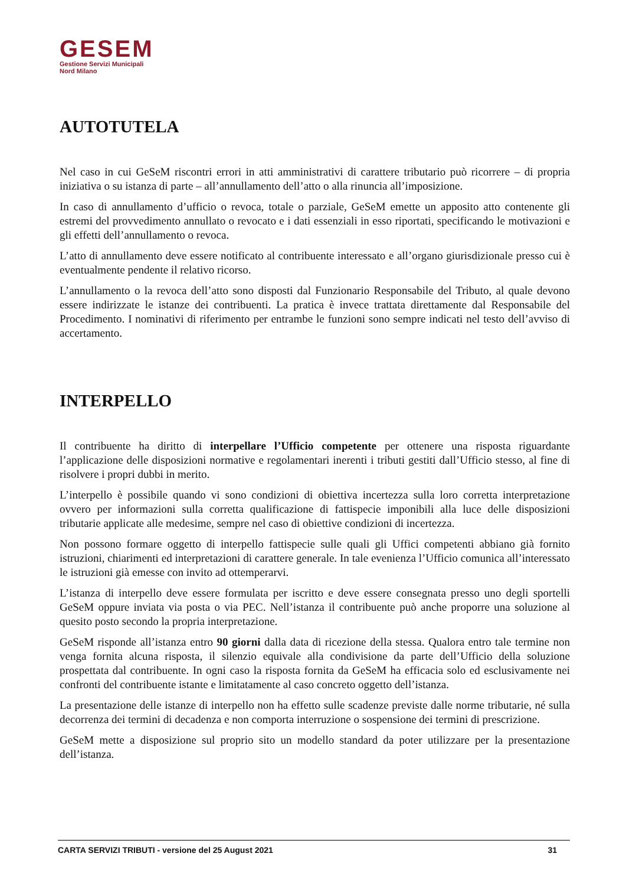GESEM
Gestione Servizi Municipali
Nord Milano
AUTOTUTELA
Nel caso in cui GeSeM riscontri errori in atti amministrativi di carattere tributario può ricorrere – di propria iniziativa o su istanza di parte – all’annullamento dell’atto o alla rinuncia all’imposizione.
In caso di annullamento d’ufficio o revoca, totale o parziale, GeSeM emette un apposito atto contenente gli estremi del provvedimento annullato o revocato e i dati essenziali in esso riportati, specificando le motivazioni e gli effetti dell’annullamento o revoca.
L’atto di annullamento deve essere notificato al contribuente interessato e all’organo giurisdizionale presso cui è eventualmente pendente il relativo ricorso.
L’annullamento o la revoca dell’atto sono disposti dal Funzionario Responsabile del Tributo, al quale devono essere indirizzate le istanze dei contribuenti. La pratica è invece trattata direttamente dal Responsabile del Procedimento. I nominativi di riferimento per entrambe le funzioni sono sempre indicati nel testo dell’avviso di accertamento.
INTERPELLO
Il contribuente ha diritto di interpellare l’Ufficio competente per ottenere una risposta riguardante l’applicazione delle disposizioni normative e regolamentari inerenti i tributi gestiti dall’Ufficio stesso, al fine di risolvere i propri dubbi in merito.
L’interpello è possibile quando vi sono condizioni di obiettiva incertezza sulla loro corretta interpretazione ovvero per informazioni sulla corretta qualificazione di fattispecie imponibili alla luce delle disposizioni tributarie applicate alle medesime, sempre nel caso di obiettive condizioni di incertezza.
Non possono formare oggetto di interpello fattispecie sulle quali gli Uffici competenti abbiano già fornito istruzioni, chiarimenti ed interpretazioni di carattere generale. In tale evenienza l’Ufficio comunica all’interessato le istruzioni già emesse con invito ad ottemperarvi.
L’istanza di interpello deve essere formulata per iscritto e deve essere consegnata presso uno degli sportelli GeSeM oppure inviata via posta o via PEC. Nell’istanza il contribuente può anche proporre una soluzione al quesito posto secondo la propria interpretazione.
GeSeM risponde all’istanza entro 90 giorni dalla data di ricezione della stessa. Qualora entro tale termine non venga fornita alcuna risposta, il silenzio equivale alla condivisione da parte dell’Ufficio della soluzione prospettata dal contribuente. In ogni caso la risposta fornita da GeSeM ha efficacia solo ed esclusivamente nei confronti del contribuente istante e limitatamente al caso concreto oggetto dell’istanza.
La presentazione delle istanze di interpello non ha effetto sulle scadenze previste dalle norme tributarie, né sulla decorrenza dei termini di decadenza e non comporta interruzione o sospensione dei termini di prescrizione.
GeSeM mette a disposizione sul proprio sito un modello standard da poter utilizzare per la presentazione dell’istanza.
CARTA SERVIZI TRIBUTI - versione del 25 August 2021 31